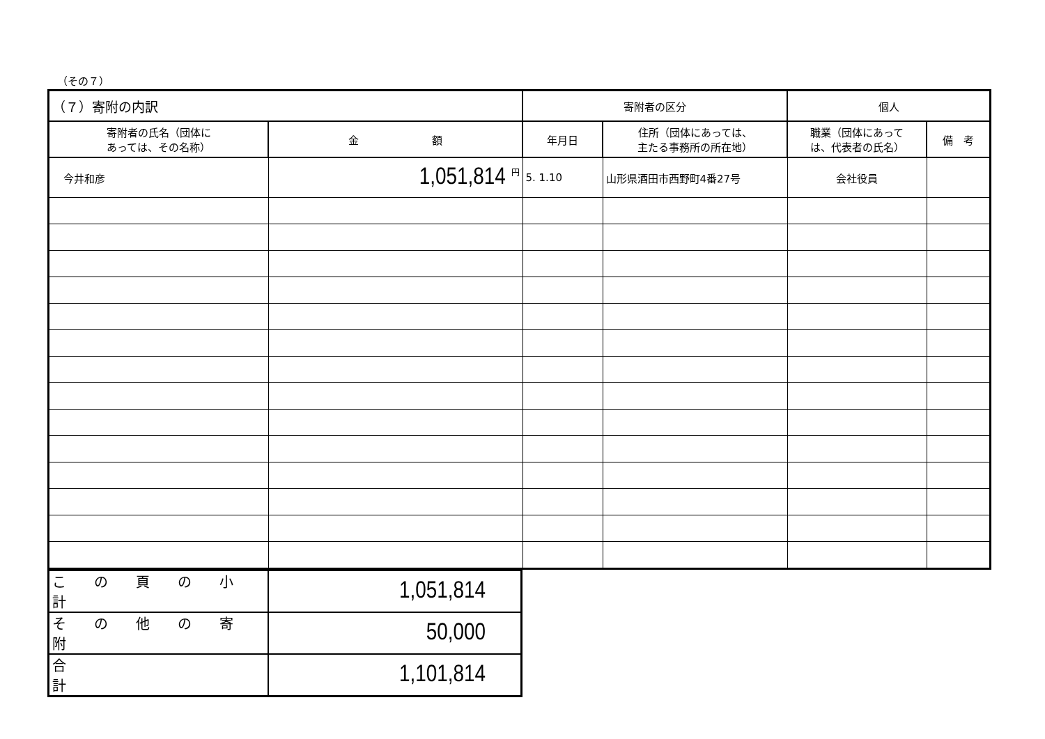（その７）
| （７）寄附の内訳 | | 寄附者の区分 | | 個人 | |
| 寄附者の氏名（団体に あっては、その名称） | 金 額 | 年月日 | 住所（団体にあっては、 主たる事務所の所在地） | 職業（団体にあって は、代表者の氏名） | 備 考 |
| 今井和彦 | 1,051,814 <sup>円</sup> | 5. 1.10 | 山形県酒田市西野町4番27号 | 会社役員 | |
| こ の 頁 の 小 計 | 1,051,814 |
| そ の 他 の 寄 附 | 50,000 |
| 合 計 | 1,101,814 |